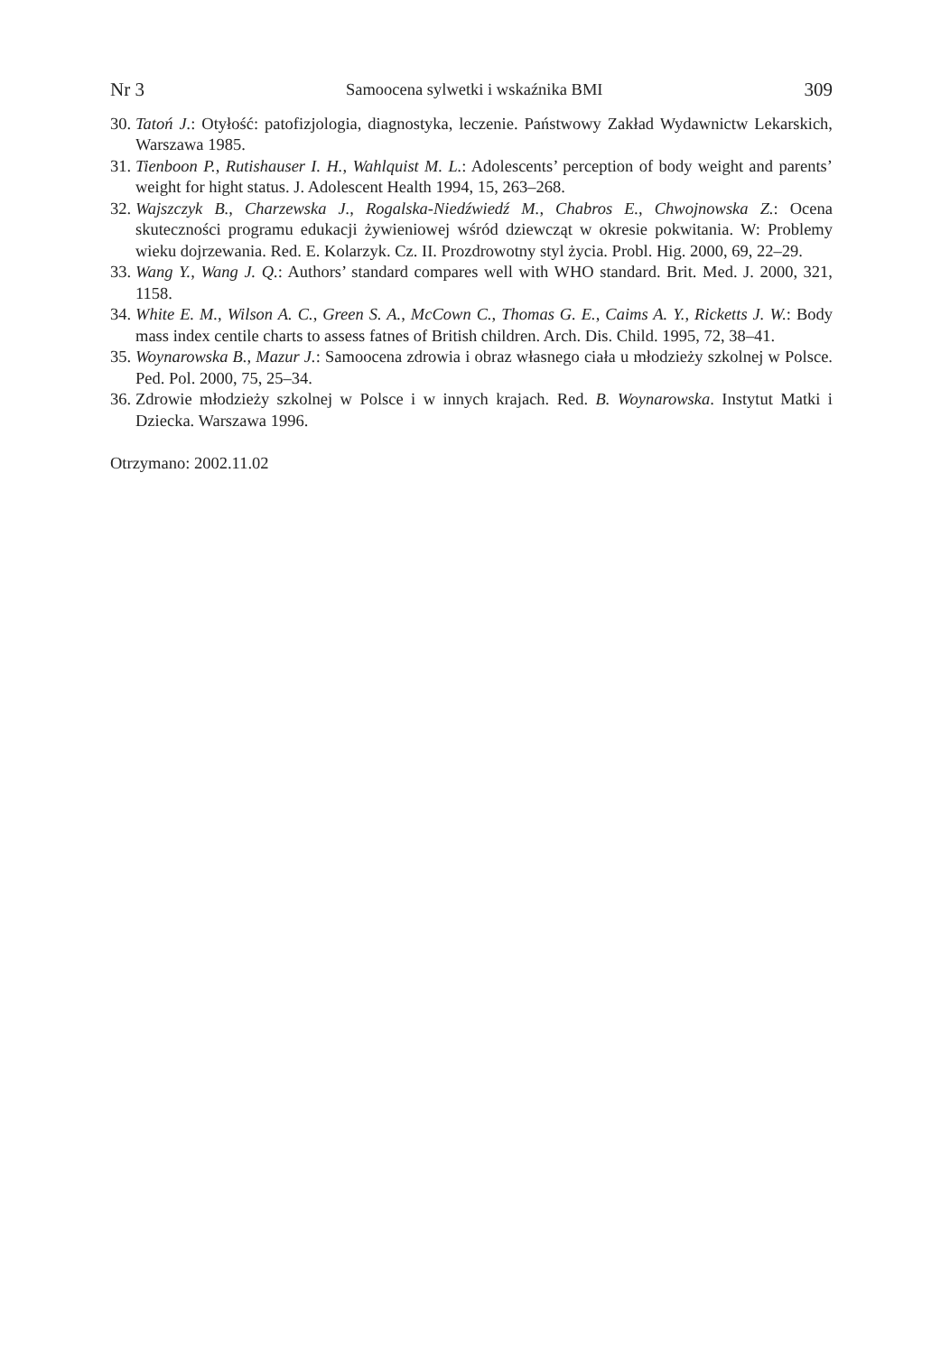Nr 3 Samoocena sylwetki i wskaźnika BMI 309
30. Tatoń J.: Otyłość: patofizjologia, diagnostyka, leczenie. Państwowy Zakład Wydawnictw Lekarskich, Warszawa 1985.
31. Tienboon P., Rutishauser I. H., Wahlquist M. L.: Adolescents’ perception of body weight and parents’ weight for hight status. J. Adolescent Health 1994, 15, 263–268.
32. Wajszczyk B., Charzewska J., Rogalska-Niedźwiedź M., Chabros E., Chwojnowska Z.: Ocena skuteczności programu edukacji żywieniowej wśród dziewcząt w okresie pokwitania. W: Problemy wieku dojrzewania. Red. E. Kolarzyk. Cz. II. Prozdrowotny styl życia. Probl. Hig. 2000, 69, 22–29.
33. Wang Y., Wang J. Q.: Authors’ standard compares well with WHO standard. Brit. Med. J. 2000, 321, 1158.
34. White E. M., Wilson A. C., Green S. A., McCown C., Thomas G. E., Caims A. Y., Ricketts J. W.: Body mass index centile charts to assess fatnes of British children. Arch. Dis. Child. 1995, 72, 38–41.
35. Woynarowska B., Mazur J.: Samoocena zdrowia i obraz własnego ciała u młodzieży szkolnej w Polsce. Ped. Pol. 2000, 75, 25–34.
36. Zdrowie młodzieży szkolnej w Polsce i w innych krajach. Red. B. Woynarowska. Instytut Matki i Dziecka. Warszawa 1996.
Otrzymano: 2002.11.02